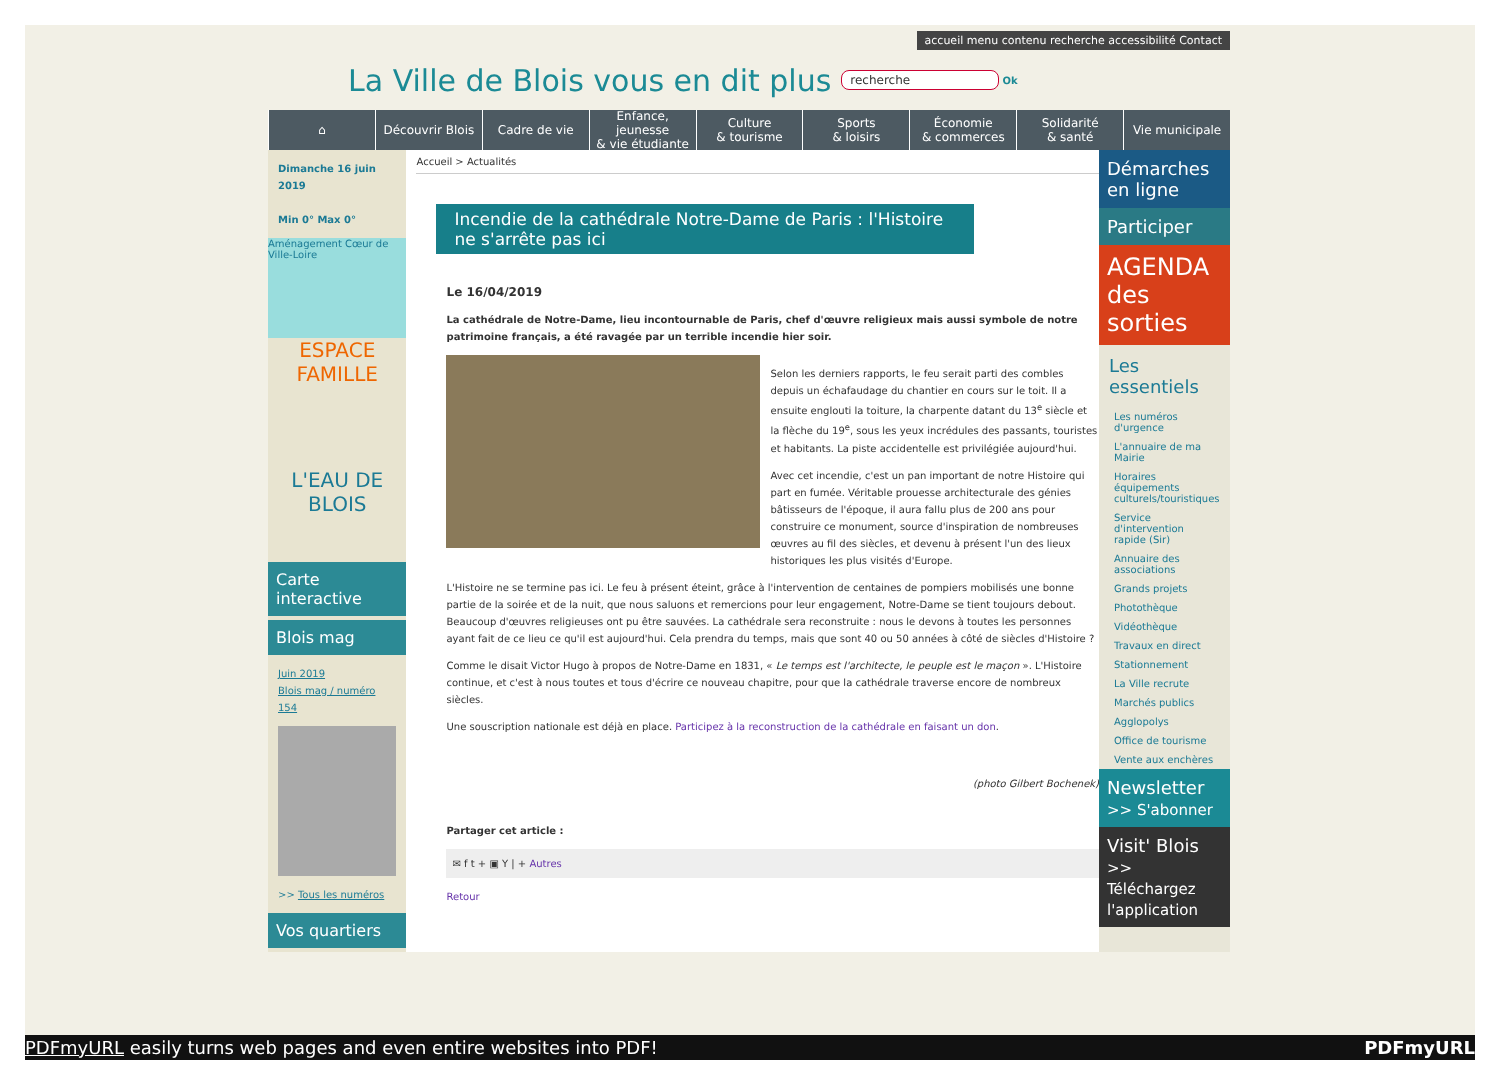accueil menu contenu recherche accessibilité Contact
La Ville de Blois vous en dit plus
recherche Ok
⌂ Découvrir Blois Cadre de vie Enfance, jeunesse
& vie étudiante
Culture
& tourisme
Sports
& loisirs
Économie
& commerces
Solidarité
& santé
Vie municipale
Dimanche 16 juin 2019
Min 0° Max 0°
Aménagement Cœur de Ville-Loire
ESPACE FAMILLE
L'EAU DE BLOIS
Carte interactive
Blois mag
Juin 2019
Blois mag / numéro 154
>> Tous les numéros
Vos quartiers
Accueil > Actualités
Incendie de la cathédrale Notre-Dame de Paris : l'Histoire ne s'arrête pas ici
Le 16/04/2019
La cathédrale de Notre-Dame, lieu incontournable de Paris, chef d'œuvre religieux mais aussi symbole de notre patrimoine français, a été ravagée par un terrible incendie hier soir.
Selon les derniers rapports, le feu serait parti des combles depuis un échafaudage du chantier en cours sur le toit. Il a ensuite englouti la toiture, la charpente datant du 13<sup>e</sup> siècle et la flèche du 19<sup>e</sup>, sous les yeux incrédules des passants, touristes et habitants. La piste accidentelle est privilégiée aujourd'hui.
Avec cet incendie, c'est un pan important de notre Histoire qui part en fumée. Véritable prouesse architecturale des génies bâtisseurs de l'époque, il aura fallu plus de 200 ans pour construire ce monument, source d'inspiration de nombreuses œuvres au fil des siècles, et devenu à présent l'un des lieux historiques les plus visités d'Europe.
L'Histoire ne se termine pas ici. Le feu à présent éteint, grâce à l'intervention de centaines de pompiers mobilisés une bonne partie de la soirée et de la nuit, que nous saluons et remercions pour leur engagement, Notre-Dame se tient toujours debout. Beaucoup d'œuvres religieuses ont pu être sauvées. La cathédrale sera reconstruite : nous le devons à toutes les personnes ayant fait de ce lieu ce qu'il est aujourd'hui. Cela prendra du temps, mais que sont 40 ou 50 années à côté de siècles d'Histoire ?
Comme le disait Victor Hugo à propos de Notre-Dame en 1831, « Le temps est l'architecte, le peuple est le maçon ». L'Histoire continue, et c'est à nous toutes et tous d'écrire ce nouveau chapitre, pour que la cathédrale traverse encore de nombreux siècles.
Une souscription nationale est déjà en place. Participez à la reconstruction de la cathédrale en faisant un don.
(photo Gilbert Bochenek)
Partager cet article :
✉ f t + ▣ Y | + Autres
Retour
Démarches en ligne
Participer
AGENDA des sorties
Les essentiels
Les numéros d'urgence
L'annuaire de ma Mairie
Horaires équipements culturels/touristiques
Service d'intervention rapide (Sir)
Annuaire des associations
Grands projets
Photothèque
Vidéothèque
Travaux en direct
Stationnement
La Ville recrute
Marchés publics
Agglopolys
Office de tourisme
Vente aux enchères
Newsletter
>> S'abonner
Visit' Blois
>> Téléchargez l'application
PDFmyURL easily turns web pages and even entire websites into PDF! PDFmyURL